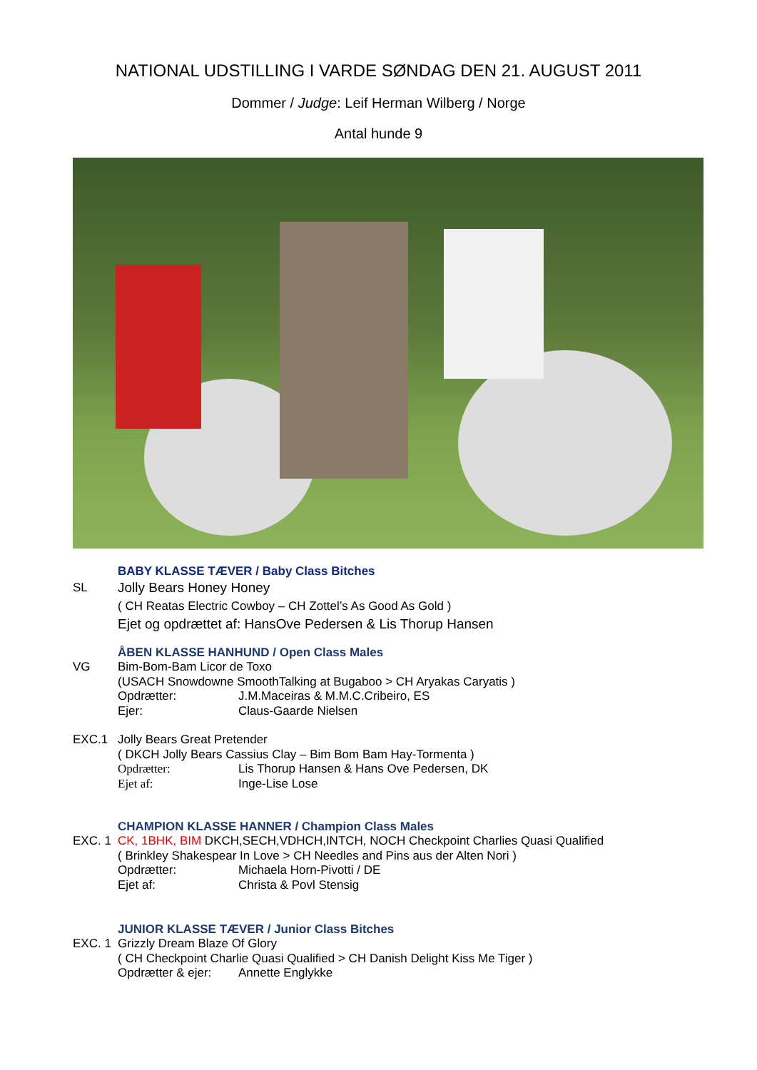NATIONAL UDSTILLING I VARDE SØNDAG DEN 21. AUGUST 2011
Dommer / Judge: Leif Herman Wilberg / Norge
Antal hunde 9
BABY KLASSE TÆVER / Baby Class Bitches
SL Jolly Bears Honey Honey
( CH Reatas Electric Cowboy – CH Zottel’s As Good As Gold )
Ejet og opdrættet af: HansOve Pedersen & Lis Thorup Hansen
ÅBEN KLASSE HANHUND / Open Class Males
VG Bim-Bom-Bam Licor de Toxo
(USACH Snowdowne SmoothTalking at Bugaboo > CH Aryakas Caryatis )
Opdrætter: J.M.Maceiras & M.M.C.Cribeiro, ES
Ejer: Claus-Gaarde Nielsen
EXC.1 Jolly Bears Great Pretender
( DKCH Jolly Bears Cassius Clay – Bim Bom Bam Hay-Tormenta )
Opdrætter: Lis Thorup Hansen & Hans Ove Pedersen, DK
Ejet af: Inge-Lise Lose
CHAMPION KLASSE HANNER / Champion Class Males
EXC. 1 CK, 1BHK, BIM DKCH,SECH,VDHCH,INTCH, NOCH Checkpoint Charlies Quasi Qualified
( Brinkley Shakespear In Love > CH Needles and Pins aus der Alten Nori )
Opdrætter: Michaela Horn-Pivotti / DE
Ejet af: Christa & Povl Stensig
JUNIOR KLASSE TÆVER / Junior Class Bitches
EXC. 1 Grizzly Dream Blaze Of Glory
( CH Checkpoint Charlie Quasi Qualified > CH Danish Delight Kiss Me Tiger )
Opdrætter & ejer: Annette Englykke